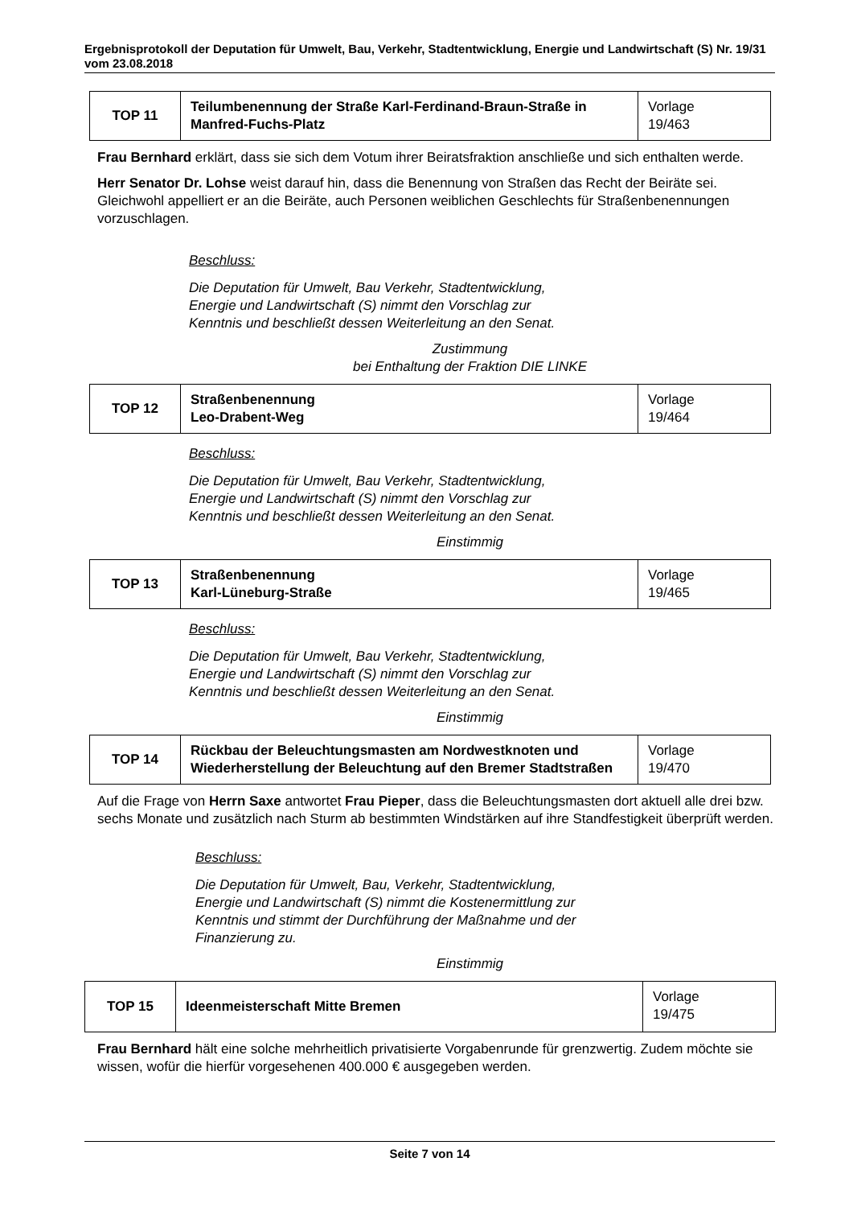Ergebnisprotokoll der Deputation für Umwelt, Bau, Verkehr, Stadtentwicklung, Energie und Landwirtschaft (S) Nr. 19/31 vom 23.08.2018
| TOP 11 | Teilumbenennung der Straße Karl-Ferdinand-Braun-Straße in Manfred-Fuchs-Platz | Vorlage 19/463 |
Frau Bernhard erklärt, dass sie sich dem Votum ihrer Beiratsfraktion anschließe und sich enthalten werde.
Herr Senator Dr. Lohse weist darauf hin, dass die Benennung von Straßen das Recht der Beiräte sei. Gleichwohl appelliert er an die Beiräte, auch Personen weiblichen Geschlechts für Straßenbenennungen vorzuschlagen.
Beschluss:
Die Deputation für Umwelt, Bau Verkehr, Stadtentwicklung,
Energie und Landwirtschaft (S) nimmt den Vorschlag zur
Kenntnis und beschließt dessen Weiterleitung an den Senat.
Zustimmung
bei Enthaltung der Fraktion DIE LINKE
| TOP 12 | Straßenbenennung Leo-Drabent-Weg | Vorlage 19/464 |
Beschluss:
Die Deputation für Umwelt, Bau Verkehr, Stadtentwicklung,
Energie und Landwirtschaft (S) nimmt den Vorschlag zur
Kenntnis und beschließt dessen Weiterleitung an den Senat.
Einstimmig
| TOP 13 | Straßenbenennung Karl-Lüneburg-Straße | Vorlage 19/465 |
Beschluss:
Die Deputation für Umwelt, Bau Verkehr, Stadtentwicklung,
Energie und Landwirtschaft (S) nimmt den Vorschlag zur
Kenntnis und beschließt dessen Weiterleitung an den Senat.
Einstimmig
| TOP 14 | Rückbau der Beleuchtungsmasten am Nordwestknoten und Wiederherstellung der Beleuchtung auf den Bremer Stadtstraßen | Vorlage 19/470 |
Auf die Frage von Herrn Saxe antwortet Frau Pieper, dass die Beleuchtungsmasten dort aktuell alle drei bzw. sechs Monate und zusätzlich nach Sturm ab bestimmten Windstärken auf ihre Standfestigkeit überprüft werden.
Beschluss:
Die Deputation für Umwelt, Bau, Verkehr, Stadtentwicklung,
Energie und Landwirtschaft (S) nimmt die Kostenermittlung zur
Kenntnis und stimmt der Durchführung der Maßnahme und der
Finanzierung zu.
Einstimmig
| TOP 15 | Ideenmeisterschaft Mitte Bremen | Vorlage 19/475 |
Frau Bernhard hält eine solche mehrheitlich privatisierte Vorgabenrunde für grenzwertig. Zudem möchte sie wissen, wofür die hierfür vorgesehenen 400.000 € ausgegeben werden.
Seite 7 von 14